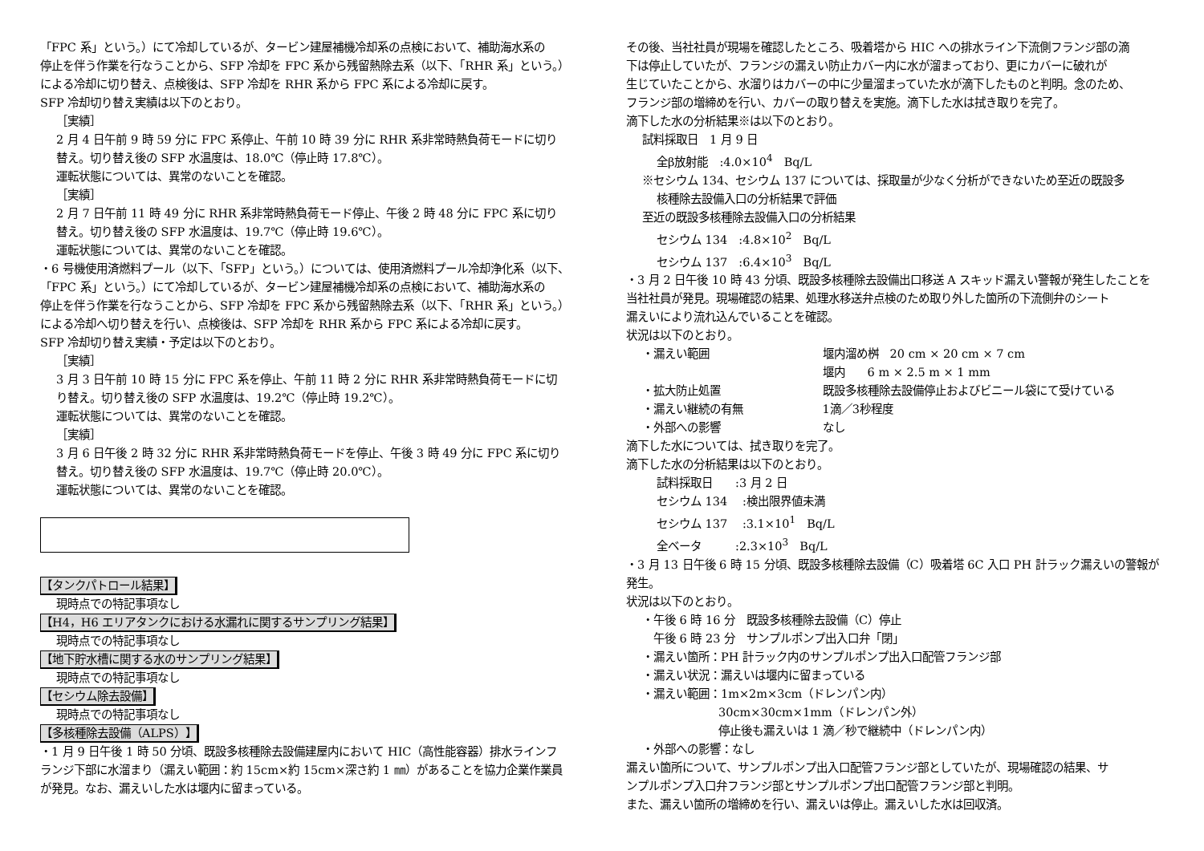「FPC 系」という。）にて冷却しているが、タービン建屋補機冷却系の点検において、補助海水系の
停止を伴う作業を行なうことから、SFP 冷却を FPC 系から残留熱除去系（以下、「RHR 系」という。）
による冷却に切り替え、点検後は、SFP 冷却を RHR 系から FPC 系による冷却に戻す。
SFP 冷却切り替え実績は以下のとおり。
［実績］
2 月 4 日午前 9 時 59 分に FPC 系停止、午前 10 時 39 分に RHR 系非常時熱負荷モードに切り
替え。切り替え後の SFP 水温度は、18.0℃（停止時 17.8℃）。
運転状態については、異常のないことを確認。
［実績］
2 月 7 日午前 11 時 49 分に RHR 系非常時熱負荷モード停止、午後 2 時 48 分に FPC 系に切り
替え。切り替え後の SFP 水温度は、19.7℃（停止時 19.6℃）。
運転状態については、異常のないことを確認。
・6 号機使用済燃料プール（以下、「SFP」という。）については、使用済燃料プール冷却浄化系（以下、
「FPC 系」という。）にて冷却しているが、タービン建屋補機冷却系の点検において、補助海水系の
停止を伴う作業を行なうことから、SFP 冷却を FPC 系から残留熱除去系（以下、「RHR 系」という。）
による冷却へ切り替えを行い、点検後は、SFP 冷却を RHR 系から FPC 系による冷却に戻す。
SFP 冷却切り替え実績・予定は以下のとおり。
［実績］
3 月 3 日午前 10 時 15 分に FPC 系を停止、午前 11 時 2 分に RHR 系非常時熱負荷モードに切
り替え。切り替え後の SFP 水温度は、19.2℃（停止時 19.2℃）。
運転状態については、異常のないことを確認。
［実績］
3 月 6 日午後 2 時 32 分に RHR 系非常時熱負荷モードを停止、午後 3 時 49 分に FPC 系に切り
替え。切り替え後の SFP 水温度は、19.7℃（停止時 20.0℃）。
運転状態については、異常のないことを確認。
【タンクパトロール結果】
現時点での特記事項なし
【H4，H6 エリアタンクにおける水漏れに関するサンプリング結果】
現時点での特記事項なし
【地下貯水槽に関する水のサンプリング結果】
現時点での特記事項なし
【セシウム除去設備】
現時点での特記事項なし
【多核種除去設備（ALPS）】
・1 月 9 日午後 1 時 50 分頃、既設多核種除去設備建屋内において HIC（高性能容器）排水ラインフ
ランジ下部に水溜まり（漏えい範囲：約 15cm×約 15cm×深さ約 1 ㎜）があることを協力企業作業員
が発見。なお、漏えいした水は堰内に留まっている。
その後、当社社員が現場を確認したところ、吸着塔から HIC への排水ライン下流側フランジ部の滴
下は停止していたが、フランジの漏えい防止カバー内に水が溜まっており、更にカバーに破れが
生じていたことから、水溜りはカバーの中に少量溜まっていた水が滴下したものと判明。念のため、
フランジ部の増締めを行い、カバーの取り替えを実施。滴下した水は拭き取りを完了。
滴下した水の分析結果※は以下のとおり。
試料採取日　1 月 9 日
全β放射能　:4.0×10<sup>4</sup>　Bq/L
※セシウム 134、セシウム 137 については、採取量が少なく分析ができないため至近の既設多
核種除去設備入口の分析結果で評価
至近の既設多核種除去設備入口の分析結果
セシウム 134　:4.8×10<sup>2</sup>　Bq/L
セシウム 137　:6.4×10<sup>3</sup>　Bq/L
・3 月 2 日午後 10 時 43 分頃、既設多核種除去設備出口移送 A スキッド漏えい警報が発生したことを
当社社員が発見。現場確認の結果、処理水移送弁点検のため取り外した箇所の下流側弁のシート
漏えいにより流れ込んでいることを確認。
状況は以下のとおり。
・漏えい範囲 堰内溜め桝　20 cm × 20 cm × 7 cm
堰内　　6 m × 2.5 m × 1 mm
・拡大防止処置 既設多核種除去設備停止およびビニール袋にて受けている
・漏えい継続の有無 1滴／3秒程度
・外部への影響 なし
滴下した水については、拭き取りを完了。
滴下した水の分析結果は以下のとおり。
試料採取日　　:3 月 2 日
セシウム 134　 :検出限界値未満
セシウム 137　 :3.1×10<sup>1</sup>　Bq/L
全ベータ　　　:2.3×10<sup>3</sup>　Bq/L
・3 月 13 日午後 6 時 15 分頃、既設多核種除去設備（C）吸着塔 6C 入口 PH 計ラック漏えいの警報が
発生。
状況は以下のとおり。
・午後 6 時 16 分　既設多核種除去設備（C）停止
　午後 6 時 23 分　サンプルポンプ出入口弁「閉」
・漏えい箇所：PH 計ラック内のサンプルポンプ出入口配管フランジ部
・漏えい状況：漏えいは堰内に留まっている
・漏えい範囲：1m×2m×3cm（ドレンパン内）
30cm×30cm×1mm（ドレンパン外）
停止後も漏えいは 1 滴／秒で継続中（ドレンパン内）
・外部への影響：なし
漏えい箇所について、サンプルポンプ出入口配管フランジ部としていたが、現場確認の結果、サ
ンプルポンプ入口弁フランジ部とサンプルポンプ出口配管フランジ部と判明。
また、漏えい箇所の増締めを行い、漏えいは停止。漏えいした水は回収済。